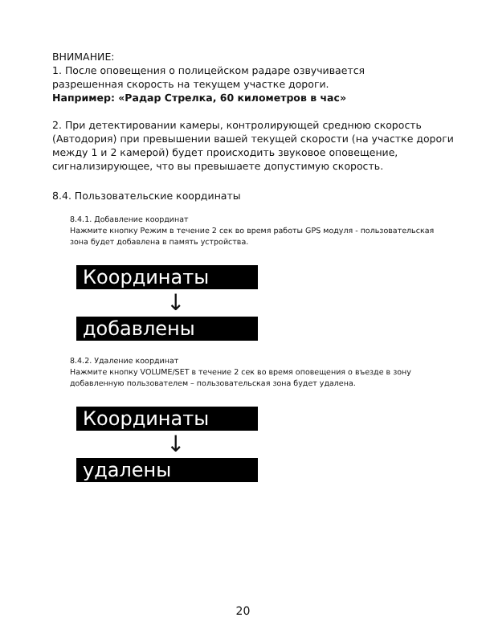ВНИМАНИЕ:
1. После оповещения о полицейском радаре озвучивается
разрешенная скорость на текущем участке дороги.
Например: «Радар Стрелка, 60 километров в час»
2. При детектировании камеры, контролирующей среднюю скорость (Автодория) при превышении вашей текущей скорости (на участке дороги между 1 и 2 камерой) будет происходить звуковое оповещение, сигнализирующее, что вы превышаете допустимую скорость.
8.4. Пользовательские координаты
8.4.1. Добавление координат
Нажмите кнопку Режим в течение 2 сек во время работы GPS модуля - пользовательская зона будет добавлена в память устройства.
Координаты
↓
добавлены
8.4.2. Удаление координат
Нажмите кнопку VOLUME/SET в течение 2 сек во время оповещения о въезде в зону добавленную пользователем – пользовательская зона будет удалена.
Координаты
↓
удалены
20